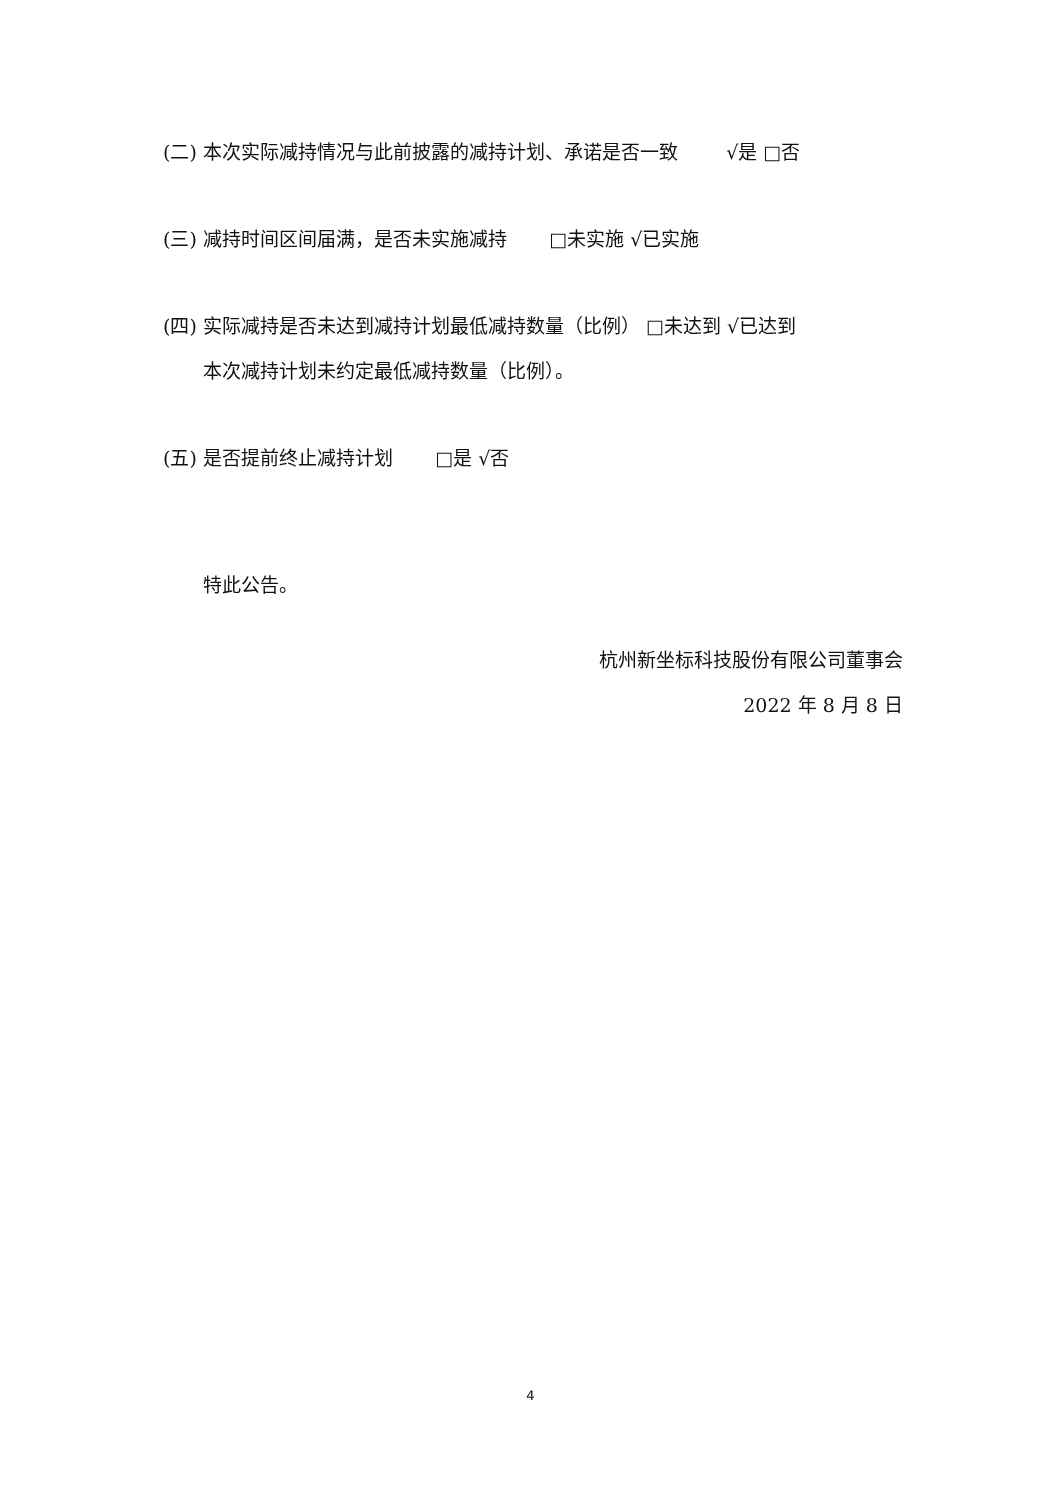(二) 本次实际减持情况与此前披露的减持计划、承诺是否一致 √是 □否
(三) 减持时间区间届满，是否未实施减持 □未实施 √已实施
(四) 实际减持是否未达到减持计划最低减持数量（比例） □未达到 √已达到
本次减持计划未约定最低减持数量（比例）。
(五) 是否提前终止减持计划 □是 √否
特此公告。
杭州新坐标科技股份有限公司董事会
2022 年 8 月 8 日
4